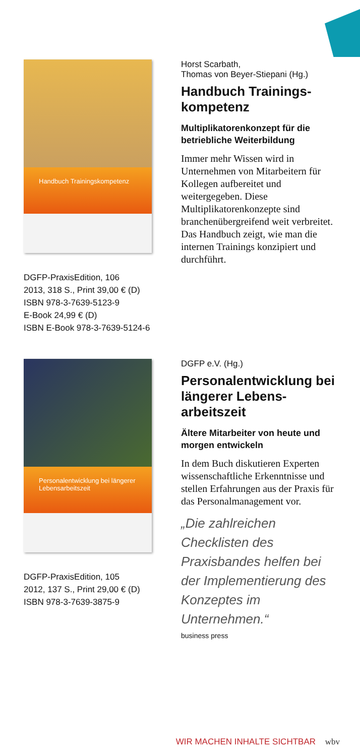Handbuch Trainingskompetenz
DGFP-PraxisEdition, 106
2013, 318 S., Print 39,00 € (D)
ISBN 978-3-7639-5123-9
E-Book 24,99 € (D)
ISBN E-Book 978-3-7639-5124-6
Horst Scarbath,
Thomas von Beyer-Stiepani (Hg.)
Handbuch Trainings-kompetenz
Multiplikatorenkonzept für die betriebliche Weiterbildung
Immer mehr Wissen wird in Unternehmen von Mitarbeitern für Kollegen aufbereitet und weitergegeben. Diese Multiplikatorenkonzepte sind branchenübergreifend weit verbreitet. Das Handbuch zeigt, wie man die internen Trainings konzipiert und durchführt.
Personalentwicklung bei längerer Lebensarbeitszeit
DGFP-PraxisEdition, 105
2012, 137 S., Print 29,00 € (D)
ISBN 978-3-7639-3875-9
DGFP e.V. (Hg.)
Personalentwicklung bei längerer Lebens-arbeitszeit
Ältere Mitarbeiter von heute und morgen entwickeln
In dem Buch diskutieren Experten wissenschaftliche Erkenntnisse und stellen Erfahrungen aus der Praxis für das Personalmanagement vor.
„Die zahlreichen Checklisten des Praxisbandes helfen bei der Implementierung des Konzeptes im Unternehmen.“
business press
WIR MACHEN INHALTE SICHTBAR wbv